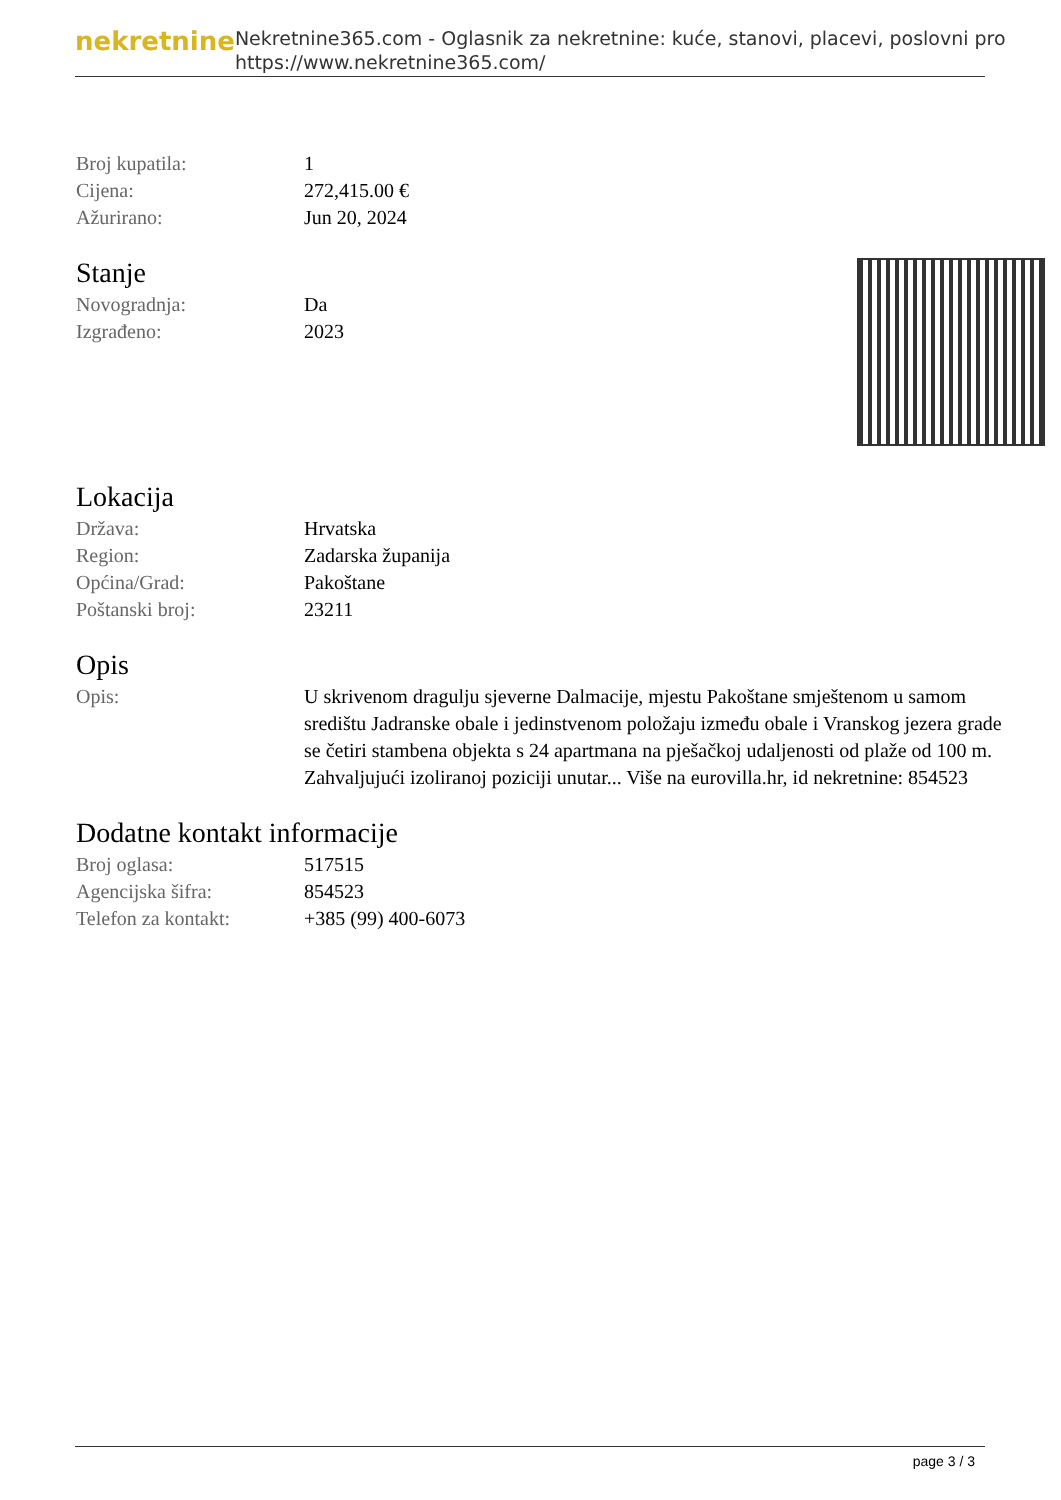nekretnine
Nekretnine365.com - Oglasnik za nekretnine: kuće, stanovi, placevi, poslovni pro
https://www.nekretnine365.com/
| Broj kupatila: | 1 |
| Cijena: | 272,415.00 € |
| Ažurirano: | Jun 20, 2024 |
Stanje
| Novogradnja: | Da |
| Izgrađeno: | 2023 |
Lokacija
| Država: | Hrvatska |
| Region: | Zadarska županija |
| Općina/Grad: | Pakoštane |
| Poštanski broj: | 23211 |
Opis
| Opis: | U skrivenom dragulju sjeverne Dalmacije, mjestu Pakoštane smještenom u samom središtu Jadranske obale i jedinstvenom položaju između obale i Vranskog jezera grade se četiri stambena objekta s 24 apartmana na pješačkoj udaljenosti od plaže od 100 m. Zahvaljujući izoliranoj poziciji unutar... Više na eurovilla.hr, id nekretnine: 854523 |
Dodatne kontakt informacije
| Broj oglasa: | 517515 |
| Agencijska šifra: | 854523 |
| Telefon za kontakt: | +385 (99) 400-6073 |
page 3 / 3